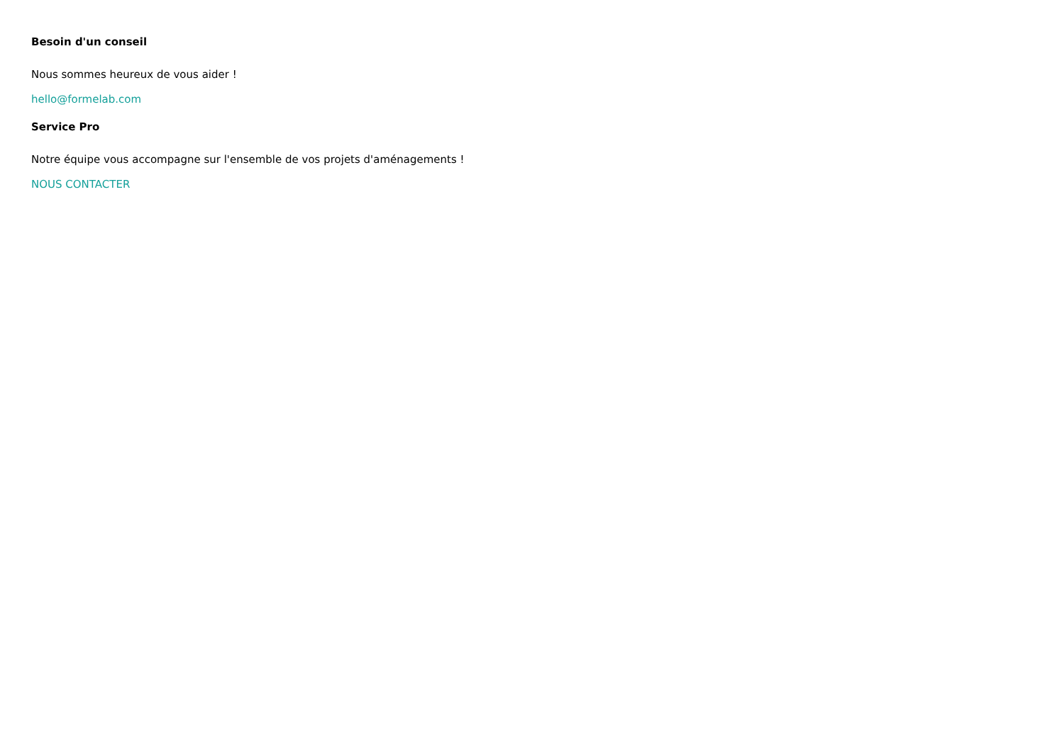Besoin d'un conseil
Nous sommes heureux de vous aider !
hello@formelab.com
Service Pro
Notre équipe vous accompagne sur l'ensemble de vos projets d'aménagements !
NOUS CONTACTER